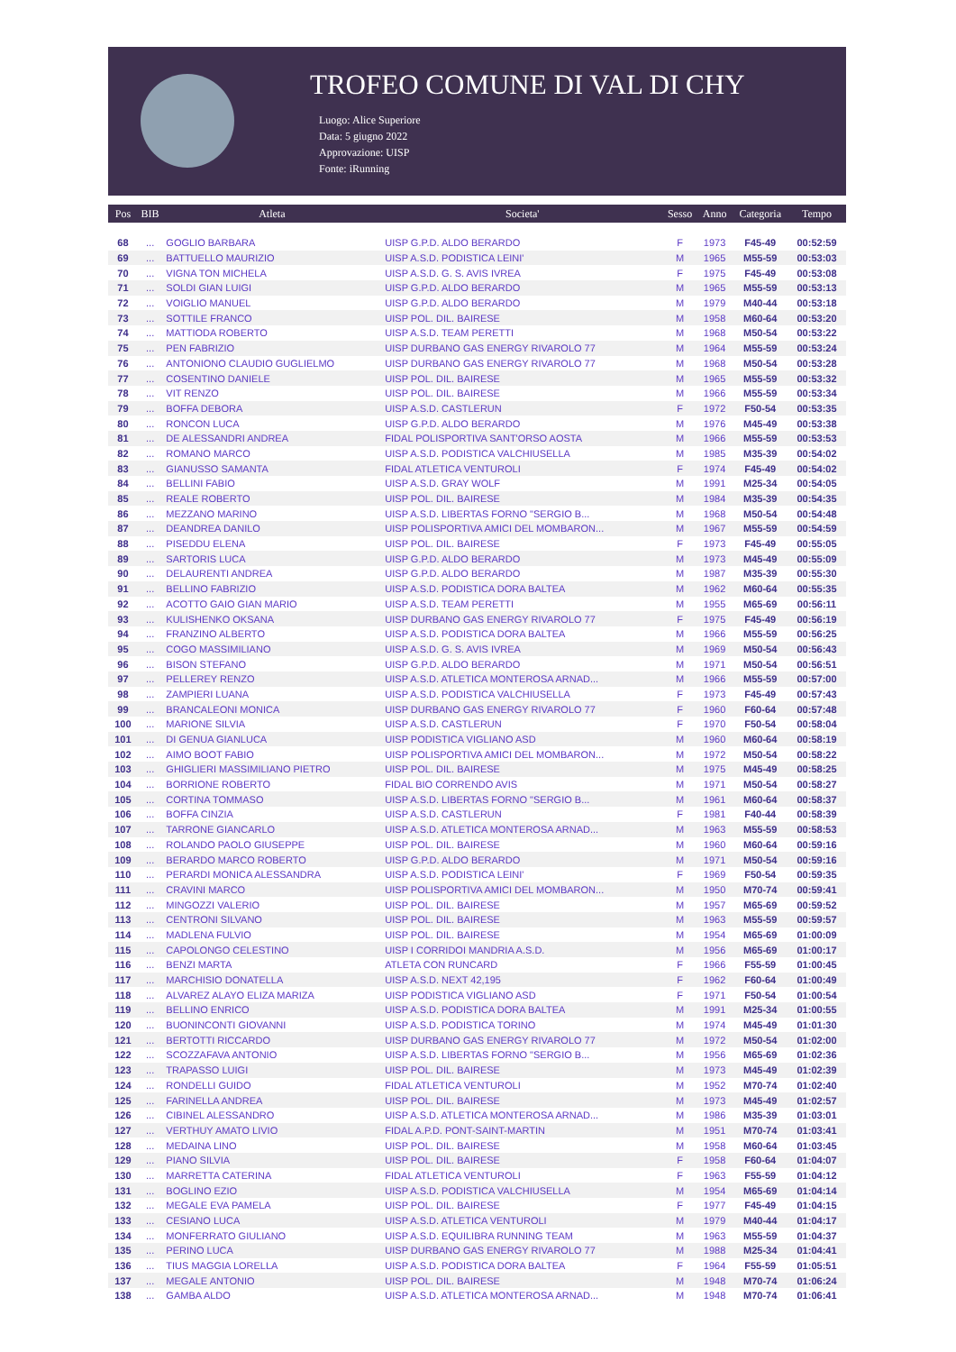TROFEO COMUNE DI VAL DI CHY
Luogo: Alice Superiore
Data: 5 giugno 2022
Approvazione: UISP
Fonte: iRunning
| Pos | BIB | Atleta | Societa' | Sesso | Anno | Categoria | Tempo |
| --- | --- | --- | --- | --- | --- | --- | --- |
| 68 | ... | GOGLIO BARBARA | UISP G.P.D. ALDO BERARDO | F | 1973 | F45-49 | 00:52:59 |
| 69 | ... | BATTUELLO MAURIZIO | UISP A.S.D. PODISTICA LEINI' | M | 1965 | M55-59 | 00:53:03 |
| 70 | ... | VIGNA TON MICHELA | UISP A.S.D. G. S. AVIS IVREA | F | 1975 | F45-49 | 00:53:08 |
| 71 | ... | SOLDI GIAN LUIGI | UISP G.P.D. ALDO BERARDO | M | 1965 | M55-59 | 00:53:13 |
| 72 | ... | VOIGLIO MANUEL | UISP G.P.D. ALDO BERARDO | M | 1979 | M40-44 | 00:53:18 |
| 73 | ... | SOTTILE FRANCO | UISP POL. DIL. BAIRESE | M | 1958 | M60-64 | 00:53:20 |
| 74 | ... | MATTIODA ROBERTO | UISP A.S.D. TEAM PERETTI | M | 1968 | M50-54 | 00:53:22 |
| 75 | ... | PEN FABRIZIO | UISP DURBANO GAS ENERGY RIVAROLO 77 | M | 1964 | M55-59 | 00:53:24 |
| 76 | ... | ANTONIONO CLAUDIO GUGLIELMO | UISP DURBANO GAS ENERGY RIVAROLO 77 | M | 1968 | M50-54 | 00:53:28 |
| 77 | ... | COSENTINO DANIELE | UISP POL. DIL. BAIRESE | M | 1965 | M55-59 | 00:53:32 |
| 78 | ... | VIT RENZO | UISP POL. DIL. BAIRESE | M | 1966 | M55-59 | 00:53:34 |
| 79 | ... | BOFFA DEBORA | UISP A.S.D. CASTLERUN | F | 1972 | F50-54 | 00:53:35 |
| 80 | ... | RONCON LUCA | UISP G.P.D. ALDO BERARDO | M | 1976 | M45-49 | 00:53:38 |
| 81 | ... | DE ALESSANDRI ANDREA | FIDAL POLISPORTIVA SANT'ORSO AOSTA | M | 1966 | M55-59 | 00:53:53 |
| 82 | ... | ROMANO MARCO | UISP A.S.D. PODISTICA VALCHIUSELLA | M | 1985 | M35-39 | 00:54:02 |
| 83 | ... | GIANUSSO SAMANTA | FIDAL ATLETICA VENTUROLI | F | 1974 | F45-49 | 00:54:02 |
| 84 | ... | BELLINI FABIO | UISP A.S.D. GRAY WOLF | M | 1991 | M25-34 | 00:54:05 |
| 85 | ... | REALE ROBERTO | UISP POL. DIL. BAIRESE | M | 1984 | M35-39 | 00:54:35 |
| 86 | ... | MEZZANO MARINO | UISP A.S.D. LIBERTAS FORNO "SERGIO B... | M | 1968 | M50-54 | 00:54:48 |
| 87 | ... | DEANDREA DANILO | UISP POLISPORTIVA AMICI DEL MOMBARON... | M | 1967 | M55-59 | 00:54:59 |
| 88 | ... | PISEDDU ELENA | UISP POL. DIL. BAIRESE | F | 1973 | F45-49 | 00:55:05 |
| 89 | ... | SARTORIS LUCA | UISP G.P.D. ALDO BERARDO | M | 1973 | M45-49 | 00:55:09 |
| 90 | ... | DELAURENTI ANDREA | UISP G.P.D. ALDO BERARDO | M | 1987 | M35-39 | 00:55:30 |
| 91 | ... | BELLINO FABRIZIO | UISP A.S.D. PODISTICA DORA BALTEA | M | 1962 | M60-64 | 00:55:35 |
| 92 | ... | ACOTTO GAIO GIAN MARIO | UISP A.S.D. TEAM PERETTI | M | 1955 | M65-69 | 00:56:11 |
| 93 | ... | KULISHENKO OKSANA | UISP DURBANO GAS ENERGY RIVAROLO 77 | F | 1975 | F45-49 | 00:56:19 |
| 94 | ... | FRANZINO ALBERTO | UISP A.S.D. PODISTICA DORA BALTEA | M | 1966 | M55-59 | 00:56:25 |
| 95 | ... | COGO MASSIMILIANO | UISP A.S.D. G. S. AVIS IVREA | M | 1969 | M50-54 | 00:56:43 |
| 96 | ... | BISON STEFANO | UISP G.P.D. ALDO BERARDO | M | 1971 | M50-54 | 00:56:51 |
| 97 | ... | PELLEREY RENZO | UISP A.S.D. ATLETICA MONTEROSA ARNAD... | M | 1966 | M55-59 | 00:57:00 |
| 98 | ... | ZAMPIERI LUANA | UISP A.S.D. PODISTICA VALCHIUSELLA | F | 1973 | F45-49 | 00:57:43 |
| 99 | ... | BRANCALEONI MONICA | UISP DURBANO GAS ENERGY RIVAROLO 77 | F | 1960 | F60-64 | 00:57:48 |
| 100 | ... | MARIONE SILVIA | UISP A.S.D. CASTLERUN | F | 1970 | F50-54 | 00:58:04 |
| 101 | ... | DI GENUA GIANLUCA | UISP PODISTICA VIGLIANO ASD | M | 1960 | M60-64 | 00:58:19 |
| 102 | ... | AIMO BOOT FABIO | UISP POLISPORTIVA AMICI DEL MOMBARON... | M | 1972 | M50-54 | 00:58:22 |
| 103 | ... | GHIGLIERI MASSIMILIANO PIETRO | UISP POL. DIL. BAIRESE | M | 1975 | M45-49 | 00:58:25 |
| 104 | ... | BORRIONE ROBERTO | FIDAL BIO CORRENDO AVIS | M | 1971 | M50-54 | 00:58:27 |
| 105 | ... | CORTINA TOMMASO | UISP A.S.D. LIBERTAS FORNO "SERGIO B... | M | 1961 | M60-64 | 00:58:37 |
| 106 | ... | BOFFA CINZIA | UISP A.S.D. CASTLERUN | F | 1981 | F40-44 | 00:58:39 |
| 107 | ... | TARRONE GIANCARLO | UISP A.S.D. ATLETICA MONTEROSA ARNAD... | M | 1963 | M55-59 | 00:58:53 |
| 108 | ... | ROLANDO PAOLO GIUSEPPE | UISP POL. DIL. BAIRESE | M | 1960 | M60-64 | 00:59:16 |
| 109 | ... | BERARDO MARCO ROBERTO | UISP G.P.D. ALDO BERARDO | M | 1971 | M50-54 | 00:59:16 |
| 110 | ... | PERARDI MONICA ALESSANDRA | UISP A.S.D. PODISTICA LEINI' | F | 1969 | F50-54 | 00:59:35 |
| 111 | ... | CRAVINI MARCO | UISP POLISPORTIVA AMICI DEL MOMBARON... | M | 1950 | M70-74 | 00:59:41 |
| 112 | ... | MINGOZZI VALERIO | UISP POL. DIL. BAIRESE | M | 1957 | M65-69 | 00:59:52 |
| 113 | ... | CENTRONI SILVANO | UISP POL. DIL. BAIRESE | M | 1963 | M55-59 | 00:59:57 |
| 114 | ... | MADLENA FULVIO | UISP POL. DIL. BAIRESE | M | 1954 | M65-69 | 01:00:09 |
| 115 | ... | CAPOLONGO CELESTINO | UISP I CORRIDOI MANDRIA A.S.D. | M | 1956 | M65-69 | 01:00:17 |
| 116 | ... | BENZI MARTA | ATLETA CON RUNCARD | F | 1966 | F55-59 | 01:00:45 |
| 117 | ... | MARCHISIO DONATELLA | UISP A.S.D. NEXT 42,195 | F | 1962 | F60-64 | 01:00:49 |
| 118 | ... | ALVAREZ ALAYO ELIZA MARIZA | UISP PODISTICA VIGLIANO ASD | F | 1971 | F50-54 | 01:00:54 |
| 119 | ... | BELLINO ENRICO | UISP A.S.D. PODISTICA DORA BALTEA | M | 1991 | M25-34 | 01:00:55 |
| 120 | ... | BUONINCONTI GIOVANNI | UISP A.S.D. PODISTICA TORINO | M | 1974 | M45-49 | 01:01:30 |
| 121 | ... | BERTOTTI RICCARDO | UISP DURBANO GAS ENERGY RIVAROLO 77 | M | 1972 | M50-54 | 01:02:00 |
| 122 | ... | SCOZZAFAVA ANTONIO | UISP A.S.D. LIBERTAS FORNO "SERGIO B... | M | 1956 | M65-69 | 01:02:36 |
| 123 | ... | TRAPASSO LUIGI | UISP POL. DIL. BAIRESE | M | 1973 | M45-49 | 01:02:39 |
| 124 | ... | RONDELLI GUIDO | FIDAL ATLETICA VENTUROLI | M | 1952 | M70-74 | 01:02:40 |
| 125 | ... | FARINELLA ANDREA | UISP POL. DIL. BAIRESE | M | 1973 | M45-49 | 01:02:57 |
| 126 | ... | CIBINEL ALESSANDRO | UISP A.S.D. ATLETICA MONTEROSA ARNAD... | M | 1986 | M35-39 | 01:03:01 |
| 127 | ... | VERTHUY AMATO LIVIO | FIDAL A.P.D. PONT-SAINT-MARTIN | M | 1951 | M70-74 | 01:03:41 |
| 128 | ... | MEDAINA LINO | UISP POL. DIL. BAIRESE | M | 1958 | M60-64 | 01:03:45 |
| 129 | ... | PIANO SILVIA | UISP POL. DIL. BAIRESE | F | 1958 | F60-64 | 01:04:07 |
| 130 | ... | MARRETTA CATERINA | FIDAL ATLETICA VENTUROLI | F | 1963 | F55-59 | 01:04:12 |
| 131 | ... | BOGLINO EZIO | UISP A.S.D. PODISTICA VALCHIUSELLA | M | 1954 | M65-69 | 01:04:14 |
| 132 | ... | MEGALE EVA PAMELA | UISP POL. DIL. BAIRESE | F | 1977 | F45-49 | 01:04:15 |
| 133 | ... | CESIANO LUCA | UISP A.S.D. ATLETICA VENTUROLI | M | 1979 | M40-44 | 01:04:17 |
| 134 | ... | MONFERRATO GIULIANO | UISP A.S.D. EQUILIBRA RUNNING TEAM | M | 1963 | M55-59 | 01:04:37 |
| 135 | ... | PERINO LUCA | UISP DURBANO GAS ENERGY RIVAROLO 77 | M | 1988 | M25-34 | 01:04:41 |
| 136 | ... | TIUS MAGGIA LORELLA | UISP A.S.D. PODISTICA DORA BALTEA | F | 1964 | F55-59 | 01:05:51 |
| 137 | ... | MEGALE ANTONIO | UISP POL. DIL. BAIRESE | M | 1948 | M70-74 | 01:06:24 |
| 138 | ... | GAMBA ALDO | UISP A.S.D. ATLETICA MONTEROSA ARNAD... | M | 1948 | M70-74 | 01:06:41 |